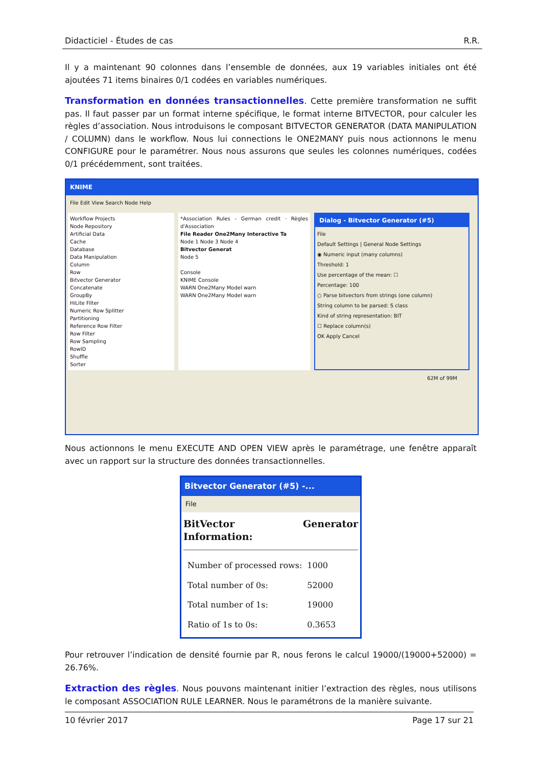Didacticiel - Études de cas R.R.
Il y a maintenant 90 colonnes dans l’ensemble de données, aux 19 variables initiales ont été ajoutées 71 items binaires 0/1 codées en variables numériques.
Transformation en données transactionnelles. Cette première transformation ne suffit pas. Il faut passer par un format interne spécifique, le format interne BITVECTOR, pour calculer les règles d’association. Nous introduisons le composant BITVECTOR GENERATOR (DATA MANIPULATION / COLUMN) dans le workflow. Nous lui connections le ONE2MANY puis nous actionnons le menu CONFIGURE pour le paramétrer. Nous nous assurons que seules les colonnes numériques, codées 0/1 précédemment, sont traitées.
KNIME
File Edit View Search Node Help
Workflow Projects
Node Repository
Artificial Data
Cache
Database
Data Manipulation
Column
Row
Bitvector Generator
Concatenate
GroupBy
HiLite Filter
Numeric Row Splitter
Partitioning
Reference Row Filter
Row Filter
Row Sampling
RowID
Shuffle
Sorter
*Association Rules - German credit · Règles d'Association
File Reader One2Many Interactive Ta
Node 1 Node 3 Node 4
Bitvector Generat
Node 5
Console
KNIME Console
WARN One2Many Model warn
WARN One2Many Model warn
Dialog - Bitvector Generator (#5)
File
Default Settings | General Node Settings
◉ Numeric input (many columns)
Threshold: 1
Use percentage of the mean: ☐
Percentage: 100
○ Parse bitvectors from strings (one column)
String column to be parsed: S class
Kind of string representation: BIT
☐ Replace column(s)
OK Apply Cancel
62M of 99M
Nous actionnons le menu EXECUTE AND OPEN VIEW après le paramétrage, une fenêtre apparaît avec un rapport sur la structure des données transactionnelles.
Bitvector Generator (#5) -...
File
BitVector Generator Information:
| Number of processed rows: | 1000 |
| Total number of 0s: | 52000 |
| Total number of 1s: | 19000 |
| Ratio of 1s to 0s: | 0.3653 |
Pour retrouver l’indication de densité fournie par R, nous ferons le calcul 19000/(19000+52000) = 26.76%.
Extraction des règles. Nous pouvons maintenant initier l’extraction des règles, nous utilisons le composant ASSOCIATION RULE LEARNER. Nous le paramétrons de la manière suivante.
10 février 2017 Page 17 sur 21